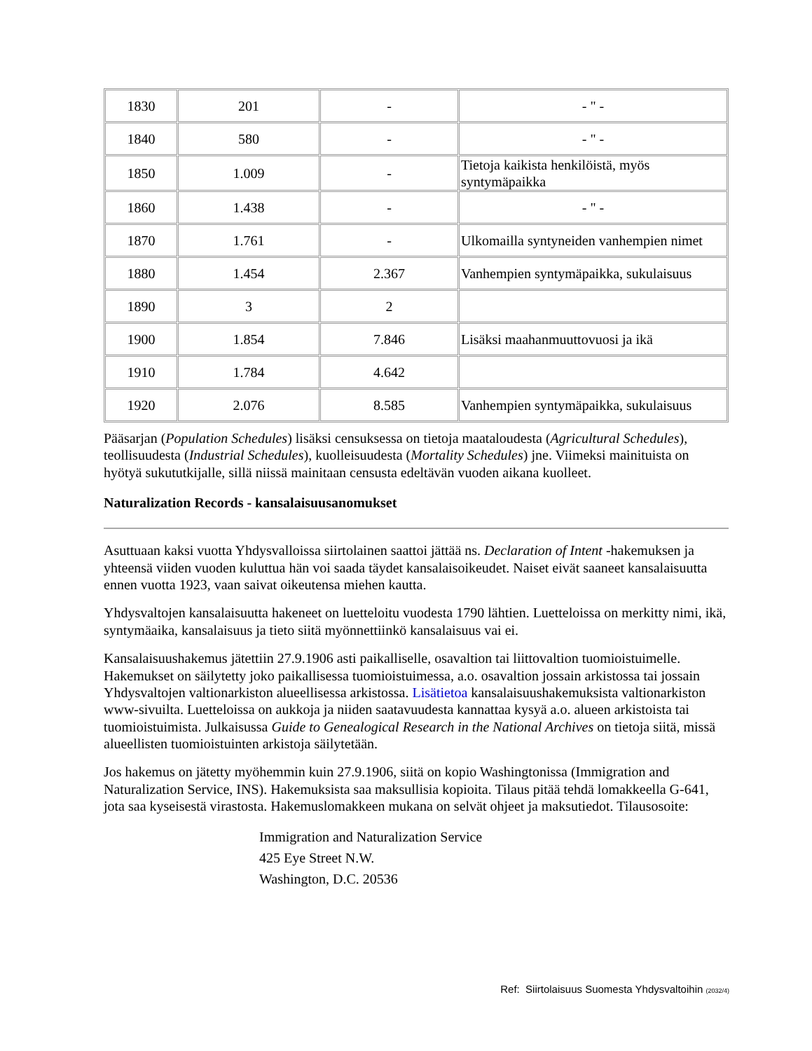| 1830 | 201 | - | - " - |
| 1840 | 580 | - | - " - |
| 1850 | 1.009 | - | Tietoja kaikista henkilöistä, myös syntymäpaikka |
| 1860 | 1.438 | - | - " - |
| 1870 | 1.761 | - | Ulkomailla syntyneiden vanhempien nimet |
| 1880 | 1.454 | 2.367 | Vanhempien syntymäpaikka, sukulaisuus |
| 1890 | 3 | 2 | |
| 1900 | 1.854 | 7.846 | Lisäksi maahanmuuttovuosi ja ikä |
| 1910 | 1.784 | 4.642 | |
| 1920 | 2.076 | 8.585 | Vanhempien syntymäpaikka, sukulaisuus |
Pääsarjan (Population Schedules) lisäksi censuksessa on tietoja maataloudesta (Agricultural Schedules), teollisuudesta (Industrial Schedules), kuolleisuudesta (Mortality Schedules) jne. Viimeksi mainituista on hyötyä sukututkijalle, sillä niissä mainitaan censusta edeltävän vuoden aikana kuolleet.
Naturalization Records - kansalaisuusanomukset
Asuttuaan kaksi vuotta Yhdysvalloissa siirtolainen saattoi jättää ns. Declaration of Intent -hakemuksen ja yhteensä viiden vuoden kuluttua hän voi saada täydet kansalaisoikeudet. Naiset eivät saaneet kansalaisuutta ennen vuotta 1923, vaan saivat oikeutensa miehen kautta.
Yhdysvaltojen kansalaisuutta hakeneet on luetteloitu vuodesta 1790 lähtien. Luetteloissa on merkitty nimi, ikä, syntymäaika, kansalaisuus ja tieto siitä myönnettiinkö kansalaisuus vai ei.
Kansalaisuushakemus jätettiin 27.9.1906 asti paikalliselle, osavaltion tai liittovaltion tuomioistuimelle. Hakemukset on säilytetty joko paikallisessa tuomioistuimessa, a.o. osavaltion jossain arkistossa tai jossain Yhdysvaltojen valtionarkiston alueellisessa arkistossa. Lisätietoa kansalaisuushakemuksista valtionarkiston www-sivuilta. Luetteloissa on aukkoja ja niiden saatavuudesta kannattaa kysyä a.o. alueen arkistoista tai tuomioistuimista. Julkaisussa Guide to Genealogical Research in the National Archives on tietoja siitä, missä alueellisten tuomioistuinten arkistoja säilytetään.
Jos hakemus on jätetty myöhemmin kuin 27.9.1906, siitä on kopio Washingtonissa (Immigration and Naturalization Service, INS). Hakemuksista saa maksullisia kopioita. Tilaus pitää tehdä lomakkeella G-641, jota saa kyseisestä virastosta. Hakemuslomakkeen mukana on selvät ohjeet ja maksutiedot. Tilausosoite:
Immigration and Naturalization Service
425 Eye Street N.W.
Washington, D.C. 20536
Ref: Siirtolaisuus Suomesta Yhdysvaltoihin (2032/4)